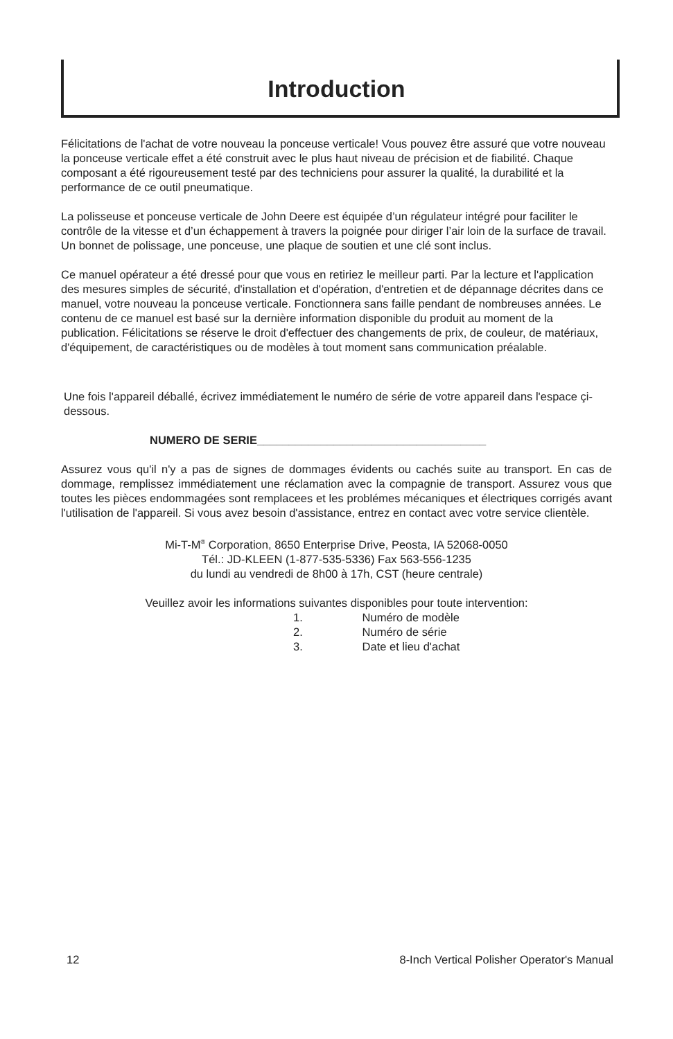Introduction
Félicitations de l'achat de votre nouveau la ponceuse verticale! Vous pouvez être assuré que votre nouveau la ponceuse verticale effet a été construit avec le plus haut niveau de précision et de fiabilité. Chaque composant a été rigoureusement testé par des techniciens pour assurer la qualité, la durabilité et la performance de ce outil pneumatique.
La polisseuse et ponceuse verticale de John Deere est équipée d’un régulateur intégré pour faciliter le contrôle de la vitesse et d’un échappement à travers la poignée pour diriger l’air loin de la surface de travail. Un bonnet de polissage, une ponceuse, une plaque de soutien et une clé sont inclus.
Ce manuel opérateur a été dressé pour que vous en retiriez le meilleur parti. Par la lecture et l'application des mesures simples de sécurité, d'installation et d'opération, d'entretien et de dépannage décrites dans ce manuel, votre nouveau la ponceuse verticale. Fonctionnera sans faille pendant de nombreuses années. Le contenu de ce manuel est basé sur la dernière information disponible du produit au moment de la publication. Félicitations se réserve le droit d'effectuer des changements de prix, de couleur, de matériaux, d'équipement, de caractéristiques ou de modèles à tout moment sans communication préalable.
Une fois l'appareil déballé, écrivez immédiatement le numéro de série de votre appareil dans l'espace çi-dessous.
NUMERO DE SERIE____________________________________
Assurez vous qu'il n'y a pas de signes de dommages évidents ou cachés suite au transport. En cas de dommage, remplissez immédiatement une réclamation avec la compagnie de transport. Assurez vous que toutes les pièces endommagées sont remplacees et les problémes mécaniques et électriques corrigés avant l'utilisation de l'appareil. Si vous avez besoin d'assistance, entrez en contact avec votre service clientèle.
Mi-T-M<sup>®</sup> Corporation, 8650 Enterprise Drive, Peosta, IA 52068-0050
Tél.: JD-KLEEN (1-877-535-5336) Fax 563-556-1235
du lundi au vendredi de 8h00 à 17h, CST (heure centrale)
Veuillez avoir les informations suivantes disponibles pour toute intervention:
1. Numéro de modèle
2. Numéro de série
3. Date et lieu d'achat
12 8-Inch Vertical Polisher Operator's Manual